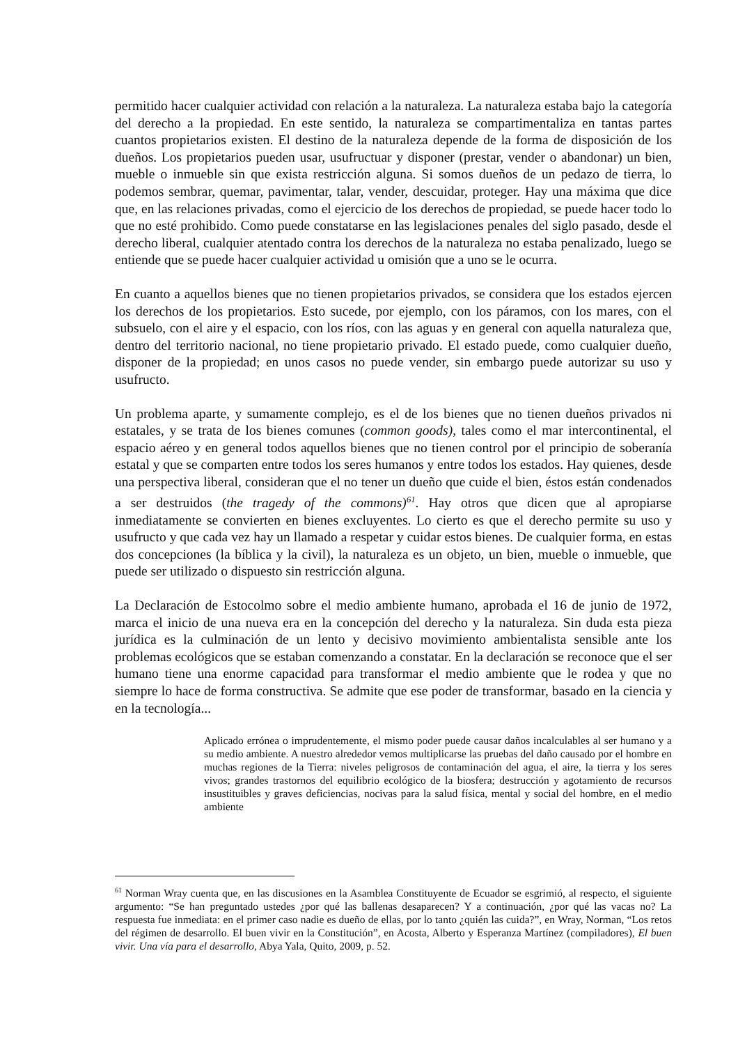permitido hacer cualquier actividad con relación a la naturaleza. La naturaleza estaba bajo la categoría del derecho a la propiedad. En este sentido, la naturaleza se compartimentaliza en tantas partes cuantos propietarios existen. El destino de la naturaleza depende de la forma de disposición de los dueños. Los propietarios pueden usar, usufructuar y disponer (prestar, vender o abandonar) un bien, mueble o inmueble sin que exista restricción alguna. Si somos dueños de un pedazo de tierra, lo podemos sembrar, quemar, pavimentar, talar, vender, descuidar, proteger. Hay una máxima que dice que, en las relaciones privadas, como el ejercicio de los derechos de propiedad, se puede hacer todo lo que no esté prohibido. Como puede constatarse en las legislaciones penales del siglo pasado, desde el derecho liberal, cualquier atentado contra los derechos de la naturaleza no estaba penalizado, luego se entiende que se puede hacer cualquier actividad u omisión que a uno se le ocurra.
En cuanto a aquellos bienes que no tienen propietarios privados, se considera que los estados ejercen los derechos de los propietarios. Esto sucede, por ejemplo, con los páramos, con los mares, con el subsuelo, con el aire y el espacio, con los ríos, con las aguas y en general con aquella naturaleza que, dentro del territorio nacional, no tiene propietario privado. El estado puede, como cualquier dueño, disponer de la propiedad; en unos casos no puede vender, sin embargo puede autorizar su uso y usufructo.
Un problema aparte, y sumamente complejo, es el de los bienes que no tienen dueños privados ni estatales, y se trata de los bienes comunes (common goods), tales como el mar intercontinental, el espacio aéreo y en general todos aquellos bienes que no tienen control por el principio de soberanía estatal y que se comparten entre todos los seres humanos y entre todos los estados. Hay quienes, desde una perspectiva liberal, consideran que el no tener un dueño que cuide el bien, éstos están condenados a ser destruidos (the tragedy of the commons)<sup>61</sup>. Hay otros que dicen que al apropiarse inmediatamente se convierten en bienes excluyentes. Lo cierto es que el derecho permite su uso y usufructo y que cada vez hay un llamado a respetar y cuidar estos bienes. De cualquier forma, en estas dos concepciones (la bíblica y la civil), la naturaleza es un objeto, un bien, mueble o inmueble, que puede ser utilizado o dispuesto sin restricción alguna.
La Declaración de Estocolmo sobre el medio ambiente humano, aprobada el 16 de junio de 1972, marca el inicio de una nueva era en la concepción del derecho y la naturaleza. Sin duda esta pieza jurídica es la culminación de un lento y decisivo movimiento ambientalista sensible ante los problemas ecológicos que se estaban comenzando a constatar. En la declaración se reconoce que el ser humano tiene una enorme capacidad para transformar el medio ambiente que le rodea y que no siempre lo hace de forma constructiva. Se admite que ese poder de transformar, basado en la ciencia y en la tecnología...
Aplicado errónea o imprudentemente, el mismo poder puede causar daños incalculables al ser humano y a su medio ambiente. A nuestro alrededor vemos multiplicarse las pruebas del daño causado por el hombre en muchas regiones de la Tierra: niveles peligrosos de contaminación del agua, el aire, la tierra y los seres vivos; grandes trastornos del equilibrio ecológico de la biosfera; destrucción y agotamiento de recursos insustituibles y graves deficiencias, nocivas para la salud física, mental y social del hombre, en el medio ambiente
<sup>61</sup> Norman Wray cuenta que, en las discusiones en la Asamblea Constituyente de Ecuador se esgrimió, al respecto, el siguiente argumento: “Se han preguntado ustedes ¿por qué las ballenas desaparecen? Y a continuación, ¿por qué las vacas no? La respuesta fue inmediata: en el primer caso nadie es dueño de ellas, por lo tanto ¿quién las cuida?”, en Wray, Norman, “Los retos del régimen de desarrollo. El buen vivir en la Constitución”, en Acosta, Alberto y Esperanza Martínez (compiladores), El buen vivir. Una vía para el desarrollo, Abya Yala, Quito, 2009, p. 52.